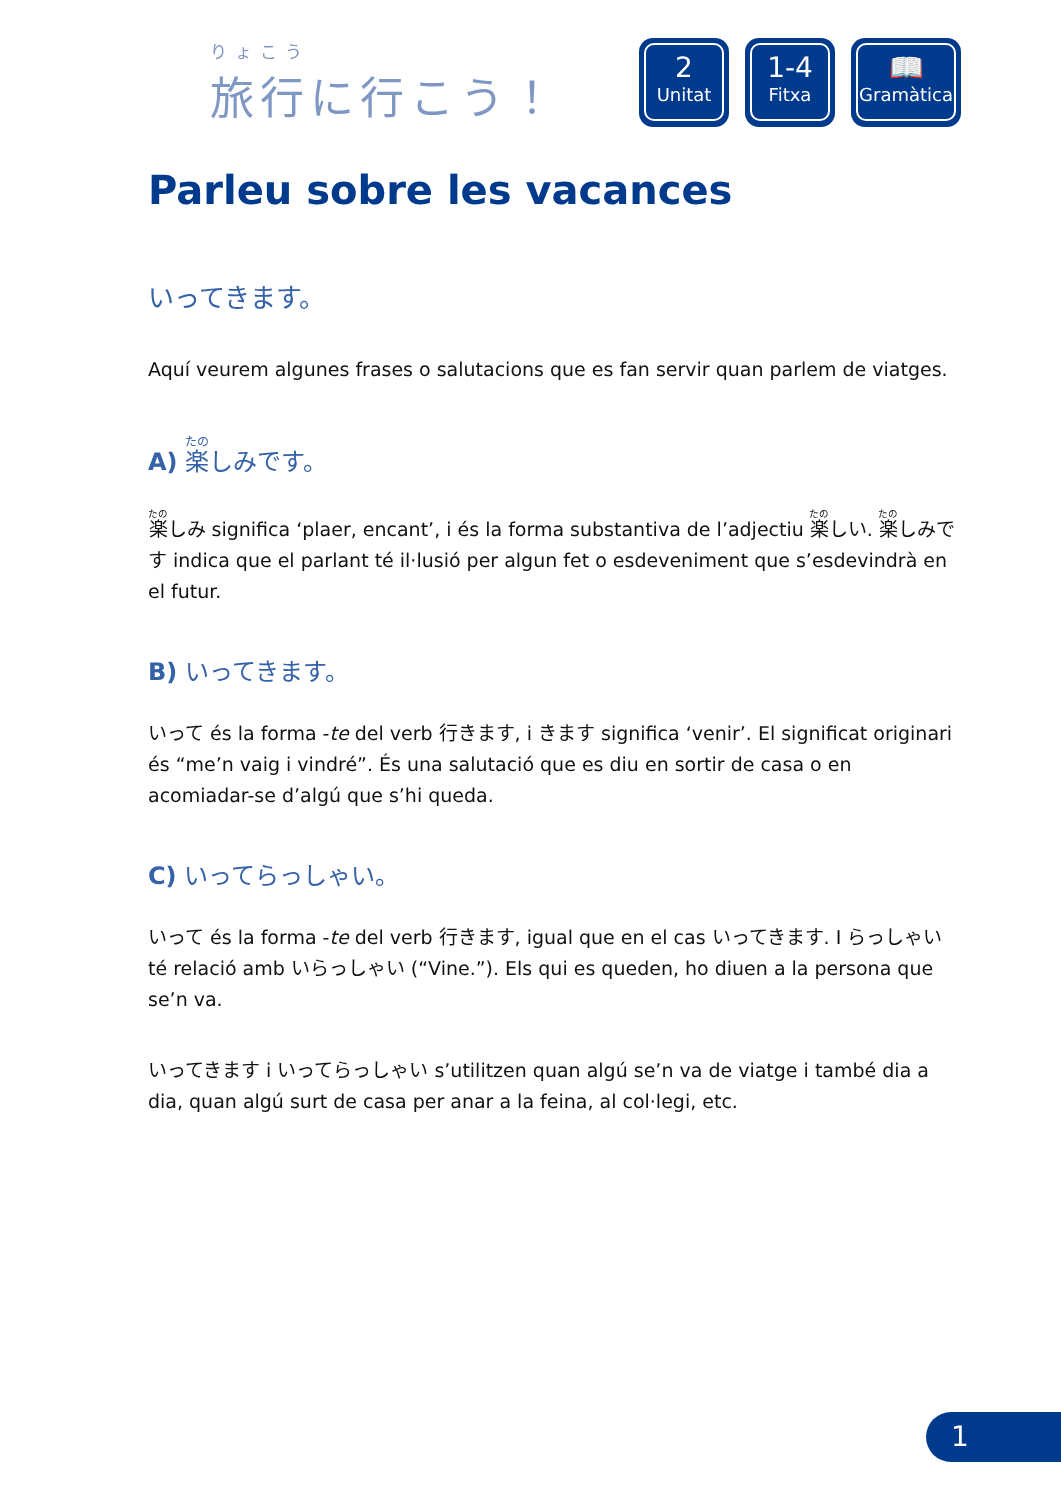りょこう
旅行に行こう！
2
Unitat
1-4
Fitxa
📖
Gramàtica
Parleu sobre les vacances
いってきます。
Aquí veurem algunes frases o salutacions que es fan servir quan parlem de viatges.
A) 楽しみです。
楽しみ significa ‘plaer, encant’, i és la forma substantiva de l’adjectiu 楽しい. 楽しみです indica que el parlant té il·lusió per algun fet o esdeveniment que s’esdevindrà en el futur.
B) いってきます。
いって és la forma -te del verb 行きます, i きます significa ‘venir’. El significat originari és “me’n vaig i vindré”. És una salutació que es diu en sortir de casa o en acomiadar-se d’algú que s’hi queda.
C) いってらっしゃい。
いって és la forma -te del verb 行きます, igual que en el cas いってきます. I らっしゃい té relació amb いらっしゃい (“Vine.”). Els qui es queden, ho diuen a la persona que se’n va.
いってきます i いってらっしゃい s’utilitzen quan algú se’n va de viatge i també dia a dia, quan algú surt de casa per anar a la feina, al col·legi, etc.
1